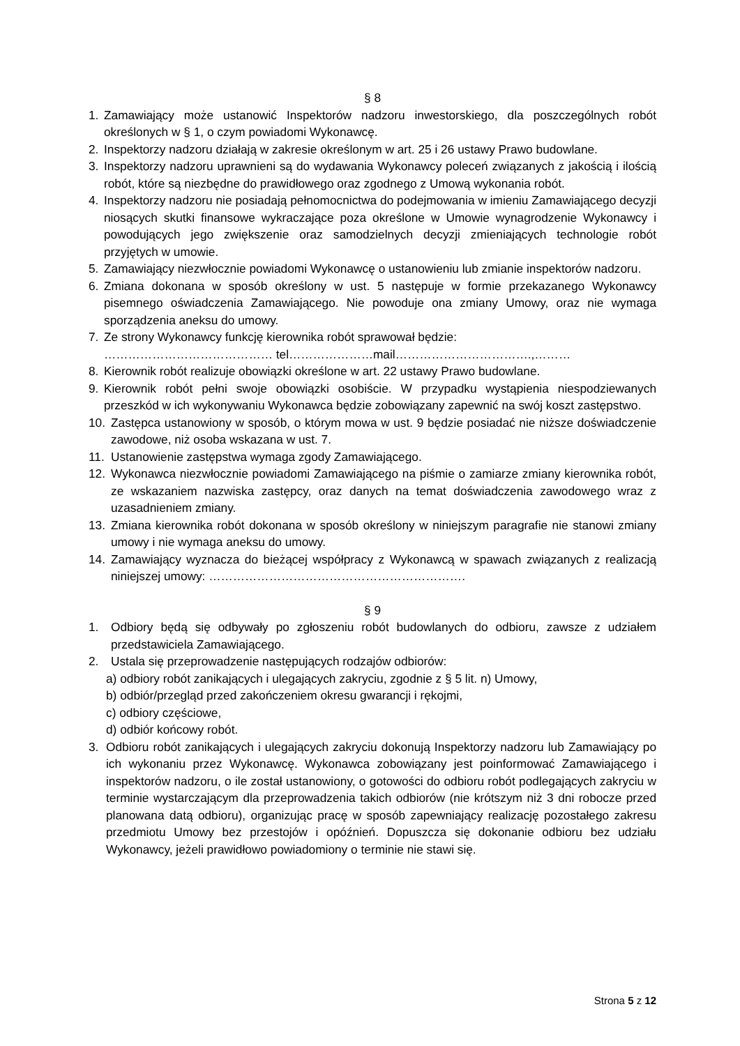§ 8
1. Zamawiający może ustanowić Inspektorów nadzoru inwestorskiego, dla poszczególnych robót określonych w § 1, o czym powiadomi Wykonawcę.
2. Inspektorzy nadzoru działają w zakresie określonym w art. 25 i 26 ustawy Prawo budowlane.
3. Inspektorzy nadzoru uprawnieni są do wydawania Wykonawcy poleceń związanych z jakością i ilością robót, które są niezbędne do prawidłowego oraz zgodnego z Umową wykonania robót.
4. Inspektorzy nadzoru nie posiadają pełnomocnictwa do podejmowania w imieniu Zamawiającego decyzji niosących skutki finansowe wykraczające poza określone w Umowie wynagrodzenie Wykonawcy i powodujących jego zwiększenie oraz samodzielnych decyzji zmieniających technologie robót przyjętych w umowie.
5. Zamawiający niezwłocznie powiadomi Wykonawcę o ustanowieniu lub zmianie inspektorów nadzoru.
6. Zmiana dokonana w sposób określony w ust. 5 następuje w formie przekazanego Wykonawcy pisemnego oświadczenia Zamawiającego. Nie powoduje ona zmiany Umowy, oraz nie wymaga sporządzenia aneksu do umowy.
7. Ze strony Wykonawcy funkcję kierownika robót sprawował będzie:
…………………………………… tel…………………mail…………………………….,………
8. Kierownik robót realizuje obowiązki określone w art. 22 ustawy Prawo budowlane.
9. Kierownik robót pełni swoje obowiązki osobiście. W przypadku wystąpienia niespodziewanych przeszkód w ich wykonywaniu Wykonawca będzie zobowiązany zapewnić na swój koszt zastępstwo.
10. Zastępca ustanowiony w sposób, o którym mowa w ust. 9 będzie posiadać nie niższe doświadczenie zawodowe, niż osoba wskazana w ust. 7.
11. Ustanowienie zastępstwa wymaga zgody Zamawiającego.
12. Wykonawca niezwłocznie powiadomi Zamawiającego na piśmie o zamiarze zmiany kierownika robót, ze wskazaniem nazwiska zastępcy, oraz danych na temat doświadczenia zawodowego wraz z uzasadnieniem zmiany.
13. Zmiana kierownika robót dokonana w sposób określony w niniejszym paragrafie nie stanowi zmiany umowy i nie wymaga aneksu do umowy.
14. Zamawiający wyznacza do bieżącej współpracy z Wykonawcą w spawach związanych z realizacją niniejszej umowy: ……………………………………………………….
§ 9
1. Odbiory będą się odbywały po zgłoszeniu robót budowlanych do odbioru, zawsze z udziałem przedstawiciela Zamawiającego.
2. Ustala się przeprowadzenie następujących rodzajów odbiorów:
a) odbiory robót zanikających i ulegających zakryciu, zgodnie z § 5 lit. n) Umowy,
b) odbiór/przegląd przed zakończeniem okresu gwarancji i rękojmi,
c) odbiory częściowe,
d) odbiór końcowy robót.
3. Odbioru robót zanikających i ulegających zakryciu dokonują Inspektorzy nadzoru lub Zamawiający po ich wykonaniu przez Wykonawcę. Wykonawca zobowiązany jest poinformować Zamawiającego i inspektorów nadzoru, o ile został ustanowiony, o gotowości do odbioru robót podlegających zakryciu w terminie wystarczającym dla przeprowadzenia takich odbiorów (nie krótszym niż 3 dni robocze przed planowana datą odbioru), organizując pracę w sposób zapewniający realizację pozostałego zakresu przedmiotu Umowy bez przestojów i opóźnień. Dopuszcza się dokonanie odbioru bez udziału Wykonawcy, jeżeli prawidłowo powiadomiony o terminie nie stawi się.
Strona 5 z 12